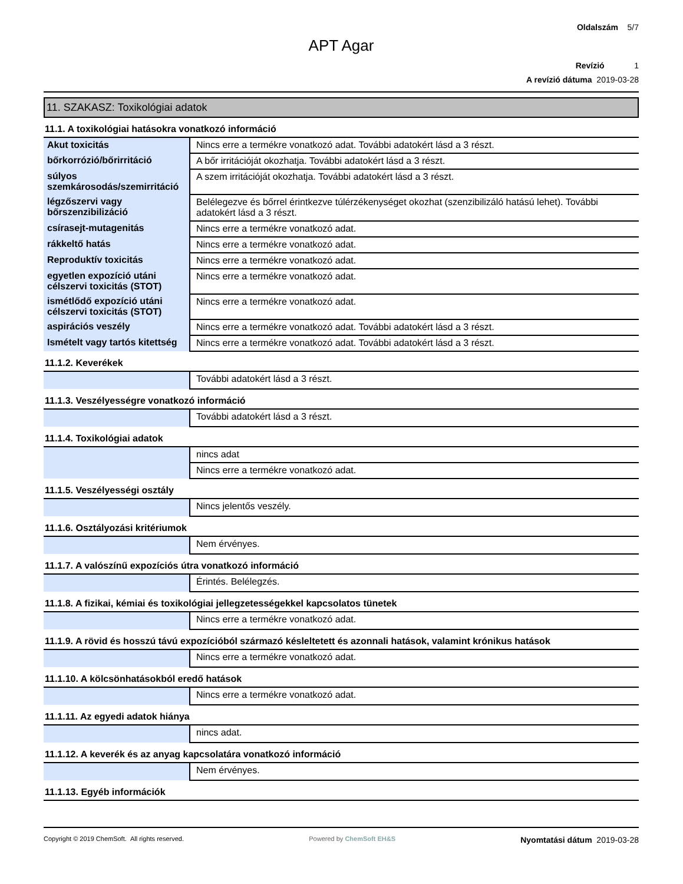Oldalszám 5/7
APT Agar
Revízió 1
A revízió dátuma 2019-03-28
11. SZAKASZ: Toxikológiai adatok
11.1. A toxikológiai hatásokra vonatkozó információ
| Akut toxicitás | Nincs erre a termékre vonatkozó adat. További adatokért lásd a 3 részt. |
| bőrkorrózió/bőrirritáció | A bőr irritációját okozhatja. További adatokért lásd a 3 részt. |
| súlyos szemkárosodás/szemirritáció | A szem irritációját okozhatja. További adatokért lásd a 3 részt. |
| légzőszervi vagy bőrszenzibilizáció | Belélegezve és bőrrel érintkezve túlérzékenységet okozhat (szenzibilizáló hatású lehet). További adatokért lásd a 3 részt. |
| csírasejt-mutagenitás | Nincs erre a termékre vonatkozó adat. |
| rákkeltő hatás | Nincs erre a termékre vonatkozó adat. |
| Reproduktív toxicitás | Nincs erre a termékre vonatkozó adat. |
| egyetlen expozíció utáni célszervi toxicitás (STOT) | Nincs erre a termékre vonatkozó adat. |
| ismétlődő expozíció utáni célszervi toxicitás (STOT) | Nincs erre a termékre vonatkozó adat. |
| aspirációs veszély | Nincs erre a termékre vonatkozó adat. További adatokért lásd a 3 részt. |
| Ismételt vagy tartós kitettség | Nincs erre a termékre vonatkozó adat. További adatokért lásd a 3 részt. |
11.1.2. Keverékek
| | További adatokért lásd a 3 részt. |
11.1.3. Veszélyességre vonatkozó információ
| | További adatokért lásd a 3 részt. |
11.1.4. Toxikológiai adatok
| | nincs adat |
| | Nincs erre a termékre vonatkozó adat. |
11.1.5. Veszélyességi osztály
| | Nincs jelentős veszély. |
11.1.6. Osztályozási kritériumok
| | Nem érvényes. |
11.1.7. A valószínű expozíciós útra vonatkozó információ
| | Érintés. Belélegzés. |
11.1.8. A fizikai, kémiai és toxikológiai jellegzetességekkel kapcsolatos tünetek
| | Nincs erre a termékre vonatkozó adat. |
11.1.9. A rövid és hosszú távú expozícióból származó késleltetett és azonnali hatások, valamint krónikus hatások
| | Nincs erre a termékre vonatkozó adat. |
11.1.10. A kölcsönhatásokból eredő hatások
| | Nincs erre a termékre vonatkozó adat. |
11.1.11. Az egyedi adatok hiánya
| | nincs adat. |
11.1.12. A keverék és az anyag kapcsolatára vonatkozó információ
| | Nem érvényes. |
11.1.13. Egyéb információk
Copyright © 2019 ChemSoft. All rights reserved.
Powered by ChemSoft EH&S
Nyomtatási dátum 2019-03-28